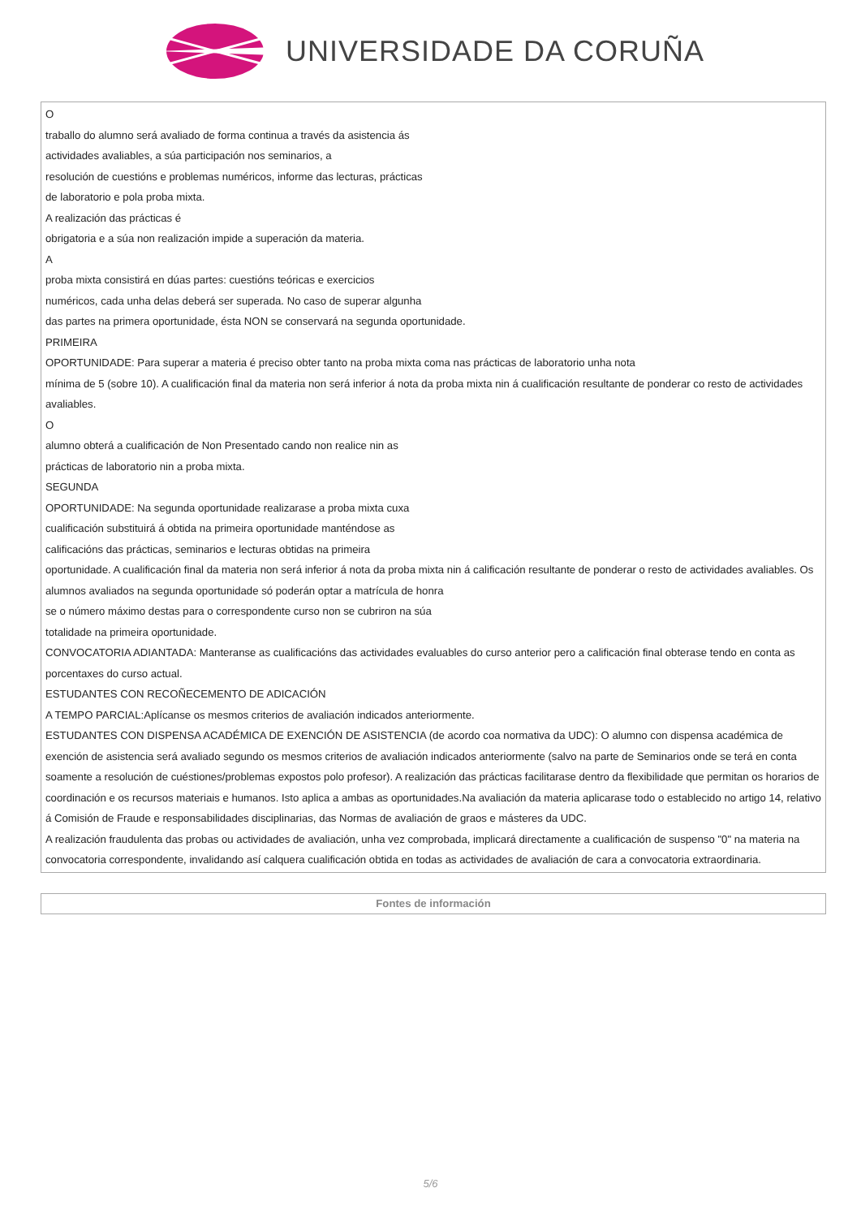UNIVERSIDADE DA CORUÑA
| O traballo do alumno será avaliado de forma continua a través da asistencia ás actividades avaliables, a súa participación nos seminarios, a resolución de cuestións e problemas numéricos, informe das lecturas, prácticas de laboratorio e pola proba mixta. A realización das prácticas é obrigatoria e a súa non realización impide a superación da materia. A proba mixta consistirá en dúas partes: cuestións teóricas e exercicios numéricos, cada unha delas deberá ser superada. No caso de superar algunha das partes na primera oportunidade, ésta NON se conservará na segunda oportunidade. PRIMEIRA OPORTUNIDADE: Para superar a materia é preciso obter tanto na proba mixta coma nas prácticas de laboratorio unha nota mínima de 5 (sobre 10). A cualificación final da materia non será inferior á nota da proba mixta nin á cualificación resultante de ponderar co resto de actividades avaliables. O alumno obterá a cualificación de Non Presentado cando non realice nin as prácticas de laboratorio nin a proba mixta. SEGUNDA OPORTUNIDADE: Na segunda oportunidade realizarase a proba mixta cuxa cualificación substituirá á obtida na primeira oportunidade manténdose as calificacións das prácticas, seminarios e lecturas obtidas na primeira oportunidade. A cualificación final da materia non será inferior á nota da proba mixta nin á calificación resultante de ponderar o resto de actividades avaliables. Os alumnos avaliados na segunda oportunidade só poderán optar a matrícula de honra se o número máximo destas para o correspondente curso non se cubriron na súa totalidade na primeira oportunidade. CONVOCATORIA ADIANTADA: Manteranse as cualificacións das actividades evaluables do curso anterior pero a calificación final obterase tendo en conta as porcentaxes do curso actual. ESTUDANTES CON RECOÑECEMENTO DE ADICACIÓN A TEMPO PARCIAL:Aplícanse os mesmos criterios de avaliación indicados anteriormente. ESTUDANTES CON DISPENSA ACADÉMICA DE EXENCIÓN DE ASISTENCIA (de acordo coa normativa da UDC): O alumno con dispensa académica de exención de asistencia será avaliado segundo os mesmos criterios de avaliación indicados anteriormente (salvo na parte de Seminarios onde se terá en conta soamente a resolución de cuéstiones/problemas expostos polo profesor). A realización das prácticas facilitarase dentro da flexibilidade que permitan os horarios de coordinación e os recursos materiais e humanos. Isto aplica a ambas as oportunidades.Na avaliación da materia aplicarase todo o establecido no artigo 14, relativo á Comisión de Fraude e responsabilidades disciplinarias, das Normas de avaliación de graos e másteres da UDC. A realización fraudulenta das probas ou actividades de avaliación, unha vez comprobada, implicará directamente a cualificación de suspenso "0" na materia na convocatoria correspondente, invalidando así calquera cualificación obtida en todas as actividades de avaliación de cara a convocatoria extraordinaria. |
| Fontes de información |
| --- |
5/6